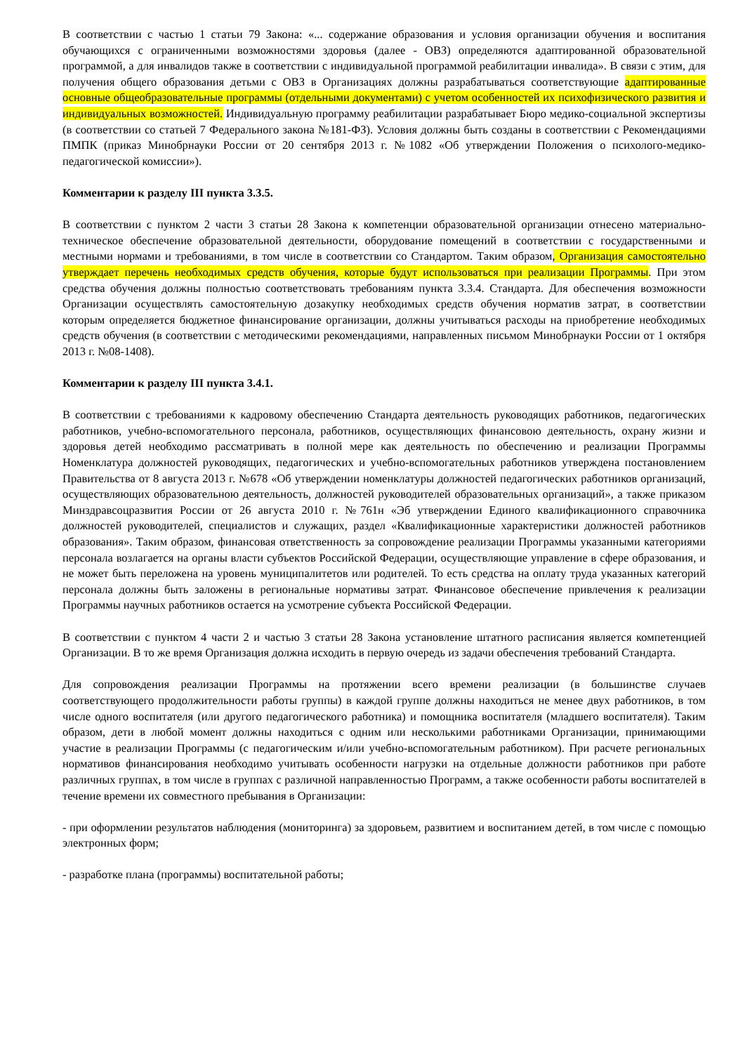В соответствии с частью 1 статьи 79 Закона: «... содержание образования и условия организации обучения и воспитания обучающихся с ограниченными возможностями здоровья (далее - ОВЗ) определяются адаптированной образовательной программой, а для инвалидов также в соответствии с индивидуальной программой реабилитации инвалида». В связи с этим, для получения общего образования детьми с ОВЗ в Организациях должны разрабатываться соответствующие адаптированные основные общеобразовательные программы (отдельными документами) с учетом особенностей их психофизического развития и индивидуальных возможностей. Индивидуальную программу реабилитации разрабатывает Бюро медико-социальной экспертизы (в соответствии со статьей 7 Федерального закона №181-ФЗ). Условия должны быть созданы в соответствии с Рекомендациями ПМПК (приказ Минобрнауки России от 20 сентября 2013 г. №1082 «Об утверждении Положения о психолого-медико-педагогической комиссии»).
Комментарии к разделу III пункта 3.3.5.
В соответствии с пунктом 2 части 3 статьи 28 Закона к компетенции образовательной организации отнесено материально-техническое обеспечение образовательной деятельности, оборудование помещений в соответствии с государственными и местными нормами и требованиями, в том числе в соответствии со Стандартом. Таким образом, Организация самостоятельно утверждает перечень необходимых средств обучения, которые будут использоваться при реализации Программы. При этом средства обучения должны полностью соответствовать требованиям пункта 3.3.4. Стандарта. Для обеспечения возможности Организации осуществлять самостоятельную дозакупку необходимых средств обучения норматив затрат, в соответствии которым определяется бюджетное финансирование организации, должны учитываться расходы на приобретение необходимых средств обучения (в соответствии с методическими рекомендациями, направленных письмом Минобрнауки России от 1 октября 2013 г. №08-1408).
Комментарии к разделу III пункта 3.4.1.
В соответствии с требованиями к кадровому обеспечению Стандарта деятельность руководящих работников, педагогических работников, учебно-вспомогательного персонала, работников, осуществляющих финансовою деятельность, охрану жизни и здоровья детей необходимо рассматривать в полной мере как деятельность по обеспечению и реализации Программы Номенклатура должностей руководящих, педагогических и учебно-вспомогательных работников утверждена постановлением Правительства от 8 августа 2013 г. №678 «Об утверждении номенклатуры должностей педагогических работников организаций, осуществляющих образовательною деятельность, должностей руководителей образовательных организаций», а также приказом Минздравсоцразвития России от 26 августа 2010 г. №761н «Эб утверждении Единого квалификационного справочника должностей руководителей, специалистов и служащих, раздел «Квалификационные характеристики должностей работников образования». Таким образом, финансовая ответственность за сопровождение реализации Программы указанными категориями персонала возлагается на органы власти субъектов Российской Федерации, осуществляющие управление в сфере образования, и не может быть переложена на уровень муниципалитетов или родителей. То есть средства на оплату труда указанных категорий персонала должны быть заложены в региональные нормативы затрат. Финансовое обеспечение привлечения к реализации Программы научных работников остается на усмотрение субъекта Российской Федерации.
В соответствии с пунктом 4 части 2 и частью 3 статьи 28 Закона установление штатного расписания является компетенцией Организации. В то же время Организация должна исходить в первую очередь из задачи обеспечения требований Стандарта.
Для сопровождения реализации Программы на протяжении всего времени реализации (в большинстве случаев соответствующего продолжительности работы группы) в каждой группе должны находиться не менее двух работников, в том числе одного воспитателя (или другого педагогического работника) и помощника воспитателя (младшего воспитателя). Таким образом, дети в любой момент должны находиться с одним или несколькими работниками Организации, принимающими участие в реализации Программы (с педагогическим и/или учебно-вспомогательным работником). При расчете региональных нормативов финансирования необходимо учитывать особенности нагрузки на отдельные должности работников при работе различных группах, в том числе в группах с различной направленностью Программ, а также особенности работы воспитателей в течение времени их совместного пребывания в Организации:
- при оформлении результатов наблюдения (мониторинга) за здоровьем, развитием и воспитанием детей, в том числе с помощью электронных форм;
- разработке плана (программы) воспитательной работы;